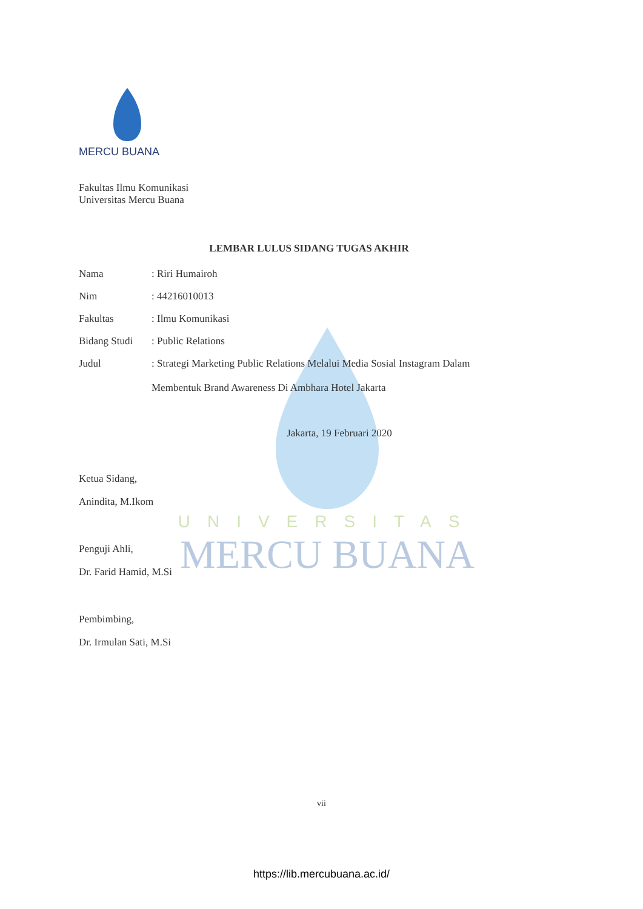MERCU BUANA
UNIVERSITAS
MERCU BUANA
Fakultas Ilmu Komunikasi
Universitas Mercu Buana
LEMBAR LULUS SIDANG TUGAS AKHIR
Nama: Riri Humairoh
Nim: 44216010013
Fakultas: Ilmu Komunikasi
Bidang Studi: Public Relations
Judul: Strategi Marketing Public Relations Melalui Media Sosial Instagram Dalam
Membentuk Brand Awareness Di Ambhara Hotel Jakarta
Jakarta, 19 Februari 2020
Ketua Sidang,
Anindita, M.Ikom
Penguji Ahli,
Dr. Farid Hamid, M.Si
Pembimbing,
Dr. Irmulan Sati, M.Si
vii
https://lib.mercubuana.ac.id/